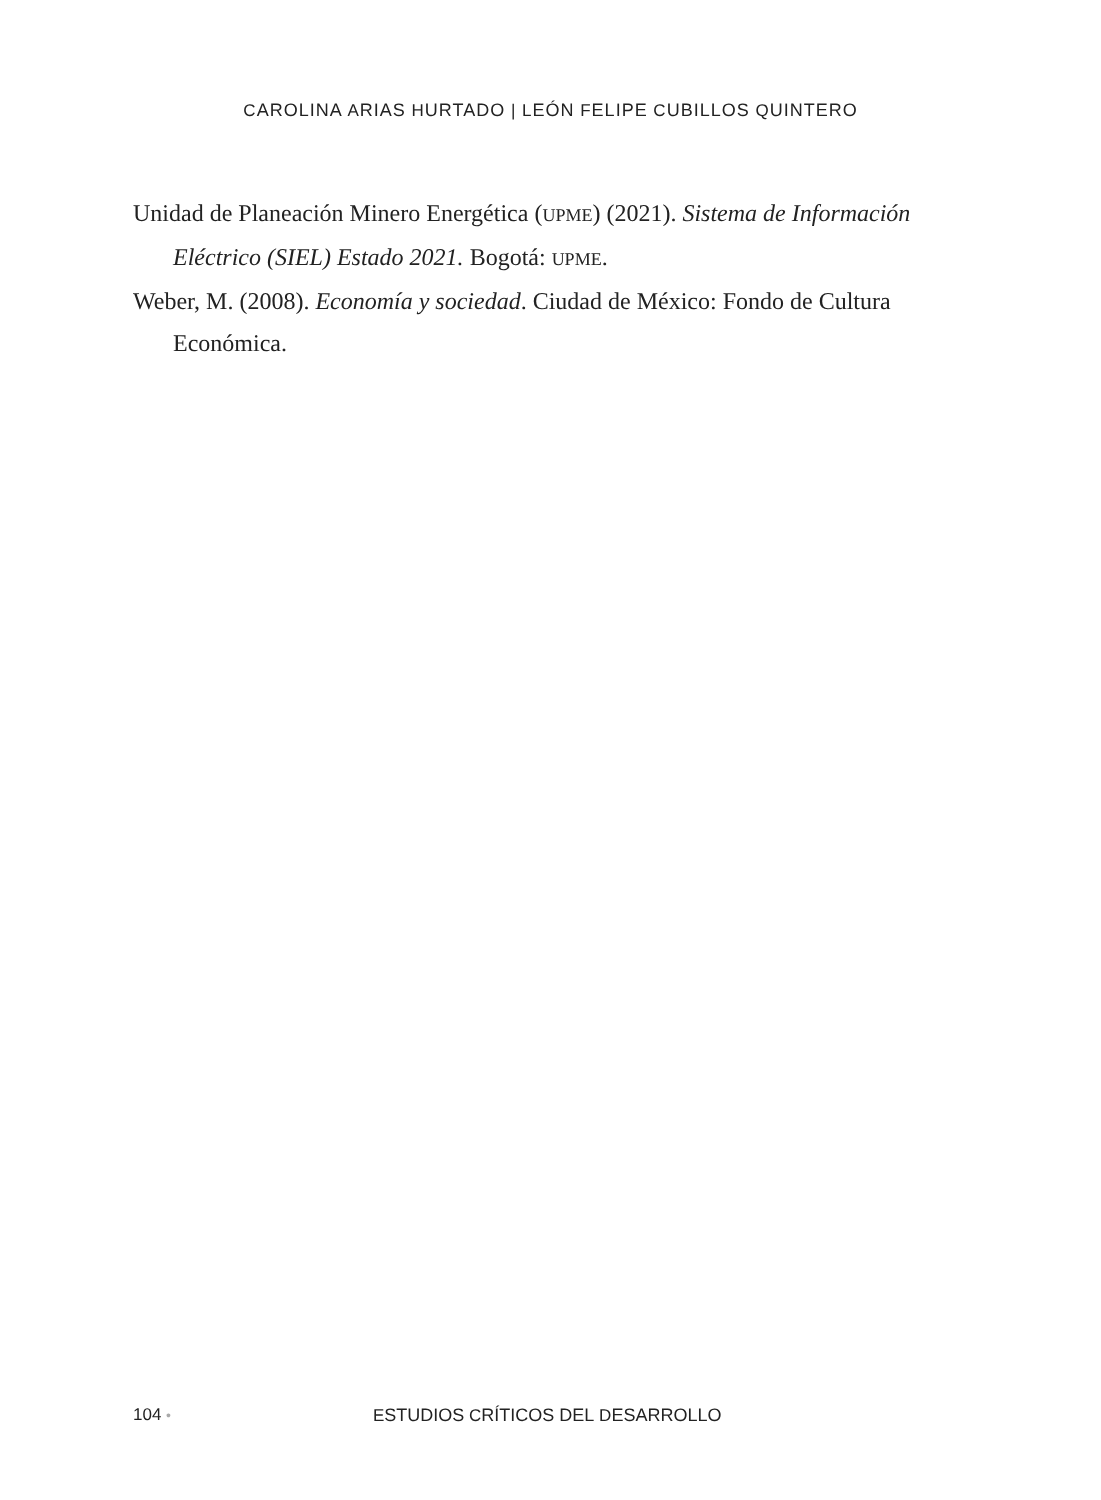CAROLINA ARIAS HURTADO | LEÓN FELIPE CUBILLOS QUINTERO
Unidad de Planeación Minero Energética (UPME) (2021). Sistema de Información Eléctrico (SIEL) Estado 2021. Bogotá: UPME.
Weber, M. (2008). Economía y sociedad. Ciudad de México: Fondo de Cultura Económica.
104 •
ESTUDIOS CRÍTICOS DEL DESARROLLO